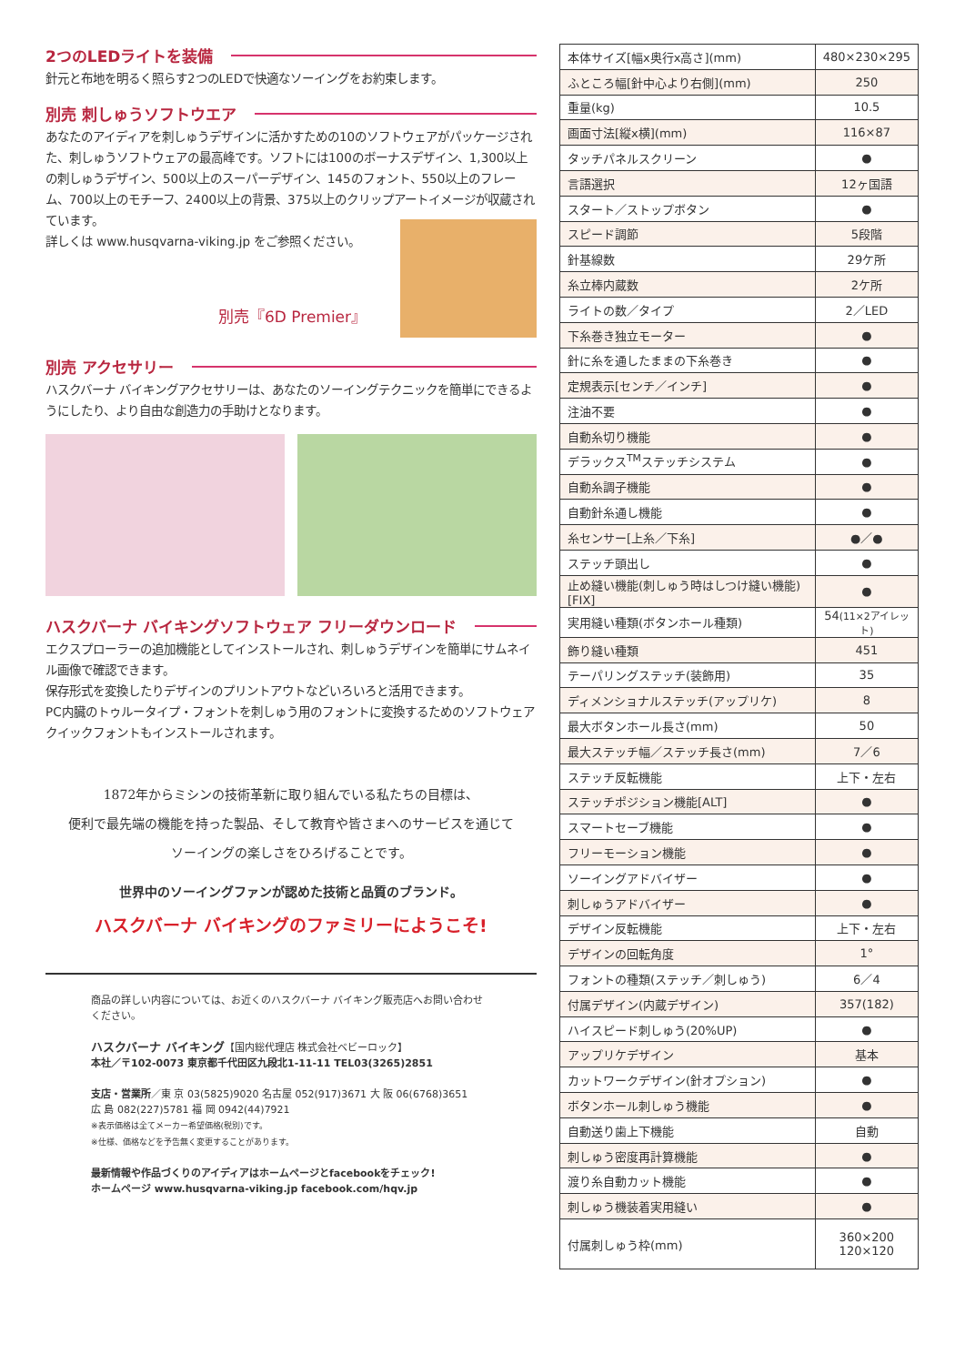2つのLEDライトを装備
針元と布地を明るく照らす2つのLEDで快適なソーイングをお約束します。
別売 刺しゅうソフトウエア
あなたのアイディアを刺しゅうデザインに活かすための10のソフトウェアがパッケージされた、刺しゅうソフトウェアの最高峰です。ソフトには100のボーナスデザイン、1,300以上の刺しゅうデザイン、500以上のスーパーデザイン、145のフォント、550以上のフレーム、700以上のモチーフ、2400以上の背景、375以上のクリップアートイメージが収蔵されています。
詳しくは www.husqvarna-viking.jp をご参照ください。
別売『6D Premier』
別売 アクセサリー
ハスクバーナ バイキングアクセサリーは、あなたのソーイングテクニックを簡単にできるようにしたり、より自由な創造力の手助けとなります。
ハスクバーナ バイキングソフトウェア フリーダウンロード
エクスプローラーの追加機能としてインストールされ、刺しゅうデザインを簡単にサムネイル画像で確認できます。
保存形式を変換したりデザインのプリントアウトなどいろいろと活用できます。
PC内臓のトゥルータイプ・フォントを刺しゅう用のフォントに変換するためのソフトウェア クイックフォントもインストールされます。
1872年からミシンの技術革新に取り組んでいる私たちの目標は、
便利で最先端の機能を持った製品、そして教育や皆さまへのサービスを通じて
ソーイングの楽しさをひろげることです。
世界中のソーイングファンが認めた技術と品質のブランド。
ハスクバーナ バイキングのファミリーにようこそ!
商品の詳しい内容については、お近くのハスクバーナ バイキング販売店へお問い合わせください。
ハスクバーナ バイキング【国内総代理店 株式会社ベビーロック】
本社／〒102-0073 東京都千代田区九段北1-11-11 TEL03(3265)2851
支店・営業所／東 京 03(5825)9020 名古屋 052(917)3671 大 阪 06(6768)3651
広 島 082(227)5781 福 岡 0942(44)7921
※表示価格は全てメーカー希望価格(税別)です。
※仕様、価格などを予告無く変更することがあります。
最新情報や作品づくりのアイディアはホームページとfacebookをチェック!
ホームページ www.husqvarna-viking.jp facebook.com/hqv.jp
| 本体サイズ[幅x奥行x高さ](mm) | 480×230×295 |
| ふところ幅[針中心より右側](mm) | 250 |
| 重量(kg) | 10.5 |
| 画面寸法[縦x横](mm) | 116×87 |
| タッチパネルスクリーン | ● |
| 言語選択 | 12ヶ国語 |
| スタート／ストップボタン | ● |
| スピード調節 | 5段階 |
| 針基線数 | 29ケ所 |
| 糸立棒内蔵数 | 2ケ所 |
| ライトの数／タイプ | 2／LED |
| 下糸巻き独立モーター | ● |
| 針に糸を通したままの下糸巻き | ● |
| 定規表示[センチ／インチ] | ● |
| 注油不要 | ● |
| 自動糸切り機能 | ● |
| デラックス<sup>TM</sup>ステッチシステム | ● |
| 自動糸調子機能 | ● |
| 自動針糸通し機能 | ● |
| 糸センサー[上糸／下糸] | ●／● |
| ステッチ頭出し | ● |
| 止め縫い機能(刺しゅう時はしつけ縫い機能)[FIX] | ● |
| 実用縫い種類(ボタンホール種類) | 54 (11×2アイレット) |
| 飾り縫い種類 | 451 |
| テーパリングステッチ(装飾用) | 35 |
| ディメンショナルステッチ(アップリケ) | 8 |
| 最大ボタンホール長さ(mm) | 50 |
| 最大ステッチ幅／ステッチ長さ(mm) | 7／6 |
| ステッチ反転機能 | 上下・左右 |
| ステッチポジション機能[ALT] | ● |
| スマートセーブ機能 | ● |
| フリーモーション機能 | ● |
| ソーイングアドバイザー | ● |
| 刺しゅうアドバイザー | ● |
| デザイン反転機能 | 上下・左右 |
| デザインの回転角度 | 1° |
| フォントの種類(ステッチ／刺しゅう) | 6／4 |
| 付属デザイン(内蔵デザイン) | 357(182) |
| ハイスピード刺しゅう(20%UP) | ● |
| アップリケデザイン | 基本 |
| カットワークデザイン(針オプション) | ● |
| ボタンホール刺しゅう機能 | ● |
| 自動送り歯上下機能 | 自動 |
| 刺しゅう密度再計算機能 | ● |
| 渡り糸自動カット機能 | ● |
| 刺しゅう機装着実用縫い | ● |
| 付属刺しゅう枠(mm) | 360×200 120×120 |